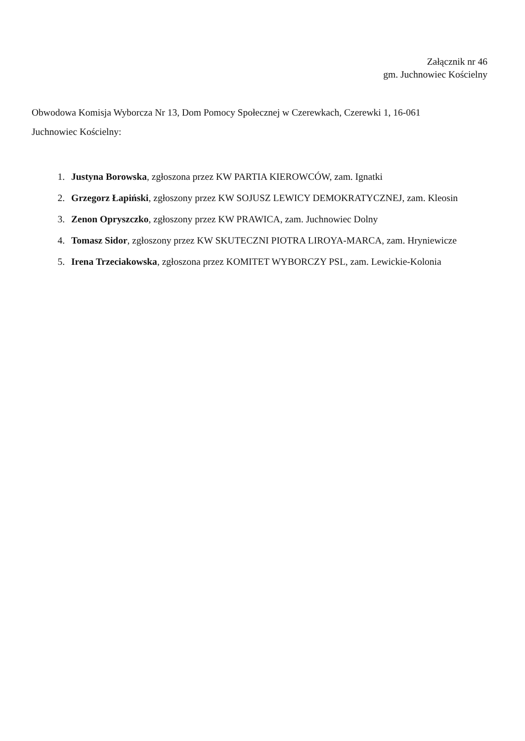Załącznik nr 46
gm. Juchnowiec Kościelny
Obwodowa Komisja Wyborcza Nr 13, Dom Pomocy Społecznej w Czerewkach, Czerewki 1, 16-061
Juchnowiec Kościelny:
1. Justyna Borowska, zgłoszona przez KW PARTIA KIEROWCÓW, zam. Ignatki
2. Grzegorz Łapiński, zgłoszony przez KW SOJUSZ LEWICY DEMOKRATYCZNEJ, zam. Kleosin
3. Zenon Opryszczko, zgłoszony przez KW PRAWICA, zam. Juchnowiec Dolny
4. Tomasz Sidor, zgłoszony przez KW SKUTECZNI PIOTRA LIROYA-MARCA, zam. Hryniewicze
5. Irena Trzeciakowska, zgłoszona przez KOMITET WYBORCZY PSL, zam. Lewickie-Kolonia